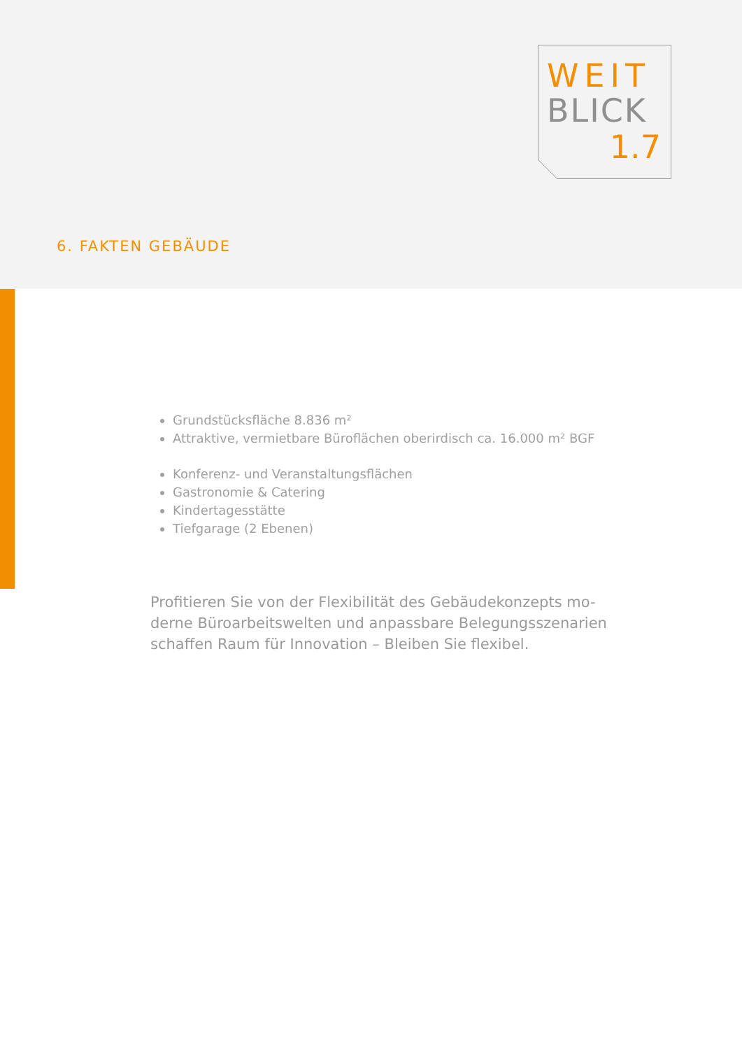WEIT
BLICK
1.7
6. FAKTEN GEBÄUDE
Grundstücksfläche 8.836 m²
Attraktive, vermietbare Büroflächen oberirdisch ca. 16.000 m² BGF
Konferenz- und Veranstaltungsflächen
Gastronomie & Catering
Kindertagesstätte
Tiefgarage (2 Ebenen)
Profitieren Sie von der Flexibilität des Gebäudekonzepts mo-derne Büroarbeitswelten und anpassbare Belegungsszenarien schaffen Raum für Innovation – Bleiben Sie flexibel.